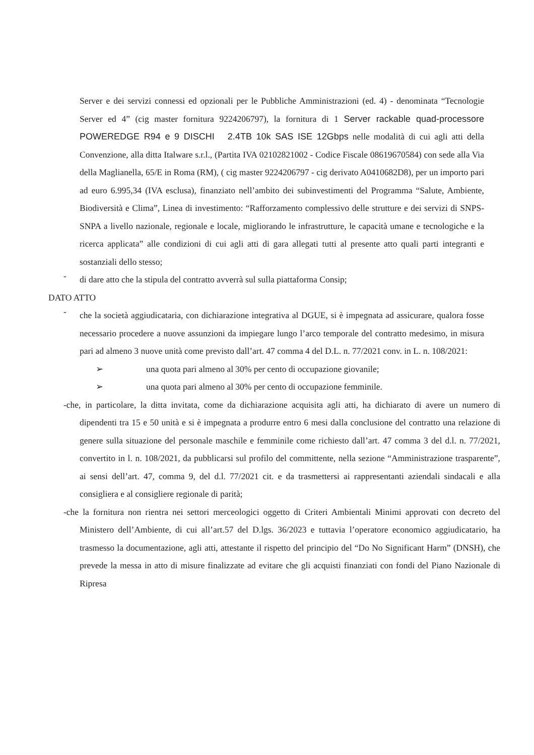Server e dei servizi connessi ed opzionali per le Pubbliche Amministrazioni (ed. 4) - denominata “Tecnologie Server ed 4” (cig master fornitura 9224206797), la fornitura di 1 Server rackable quad-processore POWEREDGE R94 e 9 DISCHI 2.4TB 10k SAS ISE 12Gbps nelle modalità di cui agli atti della Convenzione, alla ditta Italware s.r.l., (Partita IVA 02102821002 - Codice Fiscale 08619670584) con sede alla Via della Maglianella, 65/E in Roma (RM), ( cig master 9224206797 - cig derivato A0410682D8), per un importo pari ad euro 6.995,34 (IVA esclusa), finanziato nell’ambito dei subinvestimenti del Programma “Salute, Ambiente, Biodiversità e Clima”, Linea di investimento: “Rafforzamento complessivo delle strutture e dei servizi di SNPS-SNPA a livello nazionale, regionale e locale, migliorando le infrastrutture, le capacità umane e tecnologiche e la ricerca applicata” alle condizioni di cui agli atti di gara allegati tutti al presente atto quali parti integranti e sostanziali dello stesso;
-
di dare atto che la stipula del contratto avverrà sul sulla piattaforma Consip;
DATO ATTO
-
che la società aggiudicataria, con dichiarazione integrativa al DGUE, si è impegnata ad assicurare, qualora fosse necessario procedere a nuove assunzioni da impiegare lungo l’arco temporale del contratto medesimo, in misura pari ad almeno 3 nuove unità come previsto dall’art. 47 comma 4 del D.L. n. 77/2021 conv. in L. n. 108/2021:
➢ una quota pari almeno al 30% per cento di occupazione giovanile;
➢ una quota pari almeno al 30% per cento di occupazione femminile.
-che, in particolare, la ditta invitata, come da dichiarazione acquisita agli atti, ha dichiarato di avere un numero di dipendenti tra 15 e 50 unità e si è impegnata a produrre entro 6 mesi dalla conclusione del contratto una relazione di genere sulla situazione del personale maschile e femminile come richiesto dall’art. 47 comma 3 del d.l. n. 77/2021, convertito in l. n. 108/2021, da pubblicarsi sul profilo del committente, nella sezione “Amministrazione trasparente”, ai sensi dell’art. 47, comma 9, del d.l. 77/2021 cit. e da trasmettersi ai rappresentanti aziendali sindacali e alla consigliera e al consigliere regionale di parità;
-che la fornitura non rientra nei settori merceologici oggetto di Criteri Ambientali Minimi approvati con decreto del Ministero dell’Ambiente, di cui all’art.57 del D.lgs. 36/2023 e tuttavia l’operatore economico aggiudicatario, ha trasmesso la documentazione, agli atti, attestante il rispetto del principio del “Do No Significant Harm” (DNSH), che prevede la messa in atto di misure finalizzate ad evitare che gli acquisti finanziati con fondi del Piano Nazionale di Ripresa